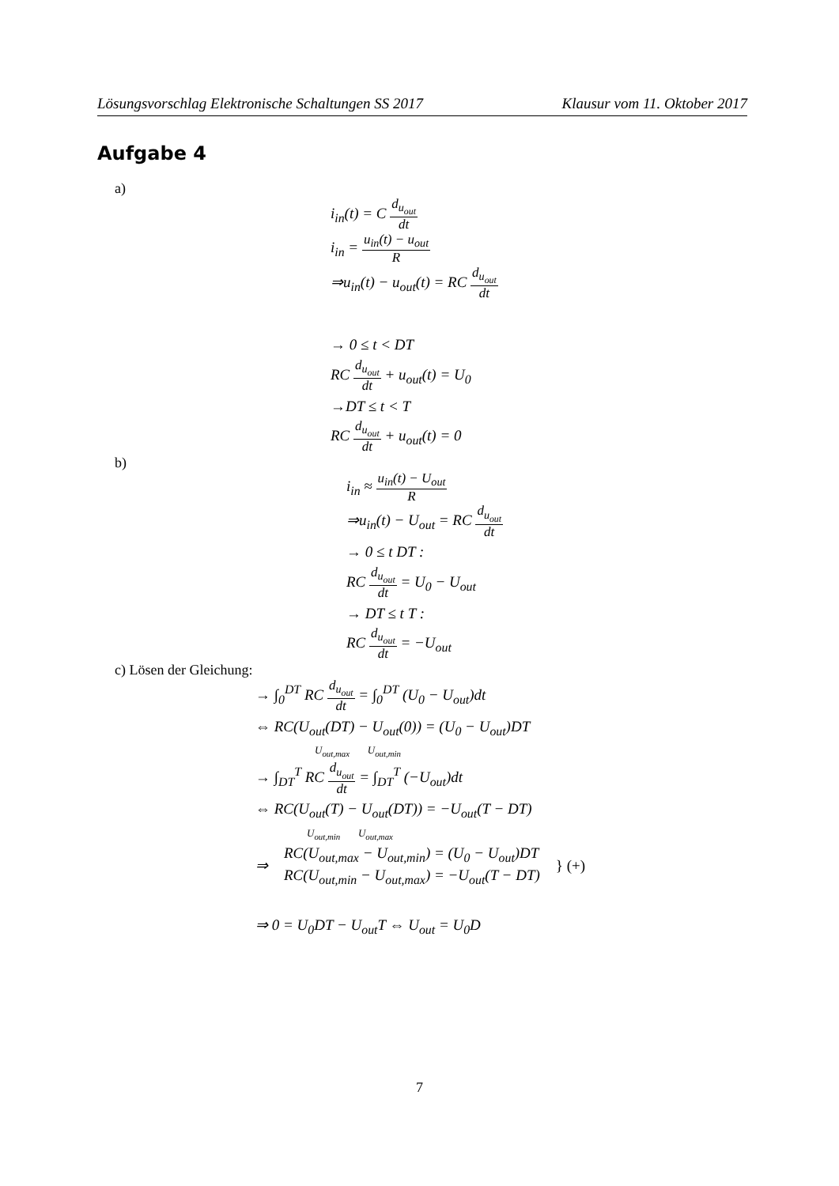Lösungsvorschlag Elektronische Schaltungen SS 2017 Klausur vom 11. Oktober 2017
Aufgabe 4
a)
i<sub>in</sub>(t) = C d<sub>u<sub>out</sub></sub> dt
i<sub>in</sub> = u<sub>in</sub>(t) − u<sub>out</sub> R
⇒u<sub>in</sub>(t) − u<sub>out</sub>(t) = RC d<sub>u<sub>out</sub></sub> dt
→ 0 ≤ t < DT
RC d<sub>u<sub>out</sub></sub> dt + u<sub>out</sub>(t) = U<sub>0</sub>
→DT ≤ t < T
RC d<sub>u<sub>out</sub></sub> dt + u<sub>out</sub>(t) = 0
b)
i<sub>in</sub> ≈ u<sub>in</sub>(t) − U<sub>out</sub> R
⇒u<sub>in</sub>(t) − U<sub>out</sub> = RC d<sub>u<sub>out</sub></sub> dt
→ 0 ≤ t DT :
RC d<sub>u<sub>out</sub></sub> dt = U<sub>0</sub> − U<sub>out</sub>
→ DT ≤ t T :
RC d<sub>u<sub>out</sub></sub> dt = −U<sub>out</sub>
c) Lösen der Gleichung:
→ ∫<sub>0</sub><sup>DT</sup> RC d<sub>u<sub>out</sub></sub> dt = ∫<sub>0</sub><sup>DT</sup> (U<sub>0</sub> − U<sub>out</sub>)dt
⇔ RC(U<sub>out</sub>(DT) − U<sub>out</sub>(0)) = (U<sub>0</sub> − U<sub>out</sub>)DT
U<sub>out,max</sub> U<sub>out,min</sub>
→ ∫<sub>DT</sub><sup>T</sup> RC d<sub>u<sub>out</sub></sub> dt = ∫<sub>DT</sub><sup>T</sup> (−U<sub>out</sub>)dt
⇔ RC(U<sub>out</sub>(T) − U<sub>out</sub>(DT)) = −U<sub>out</sub>(T − DT)
U<sub>out,min</sub> U<sub>out,max</sub>
⇒ RC(U<sub>out,max</sub> − U<sub>out,min</sub>) = (U<sub>0</sub> − U<sub>out</sub>)DT
RC(U<sub>out,min</sub> − U<sub>out,max</sub>) = −U<sub>out</sub>(T − DT) } (+)
⇒ 0 = U<sub>0</sub>DT − U<sub>out</sub>T ⇔ U<sub>out</sub> = U<sub>0</sub>D
7